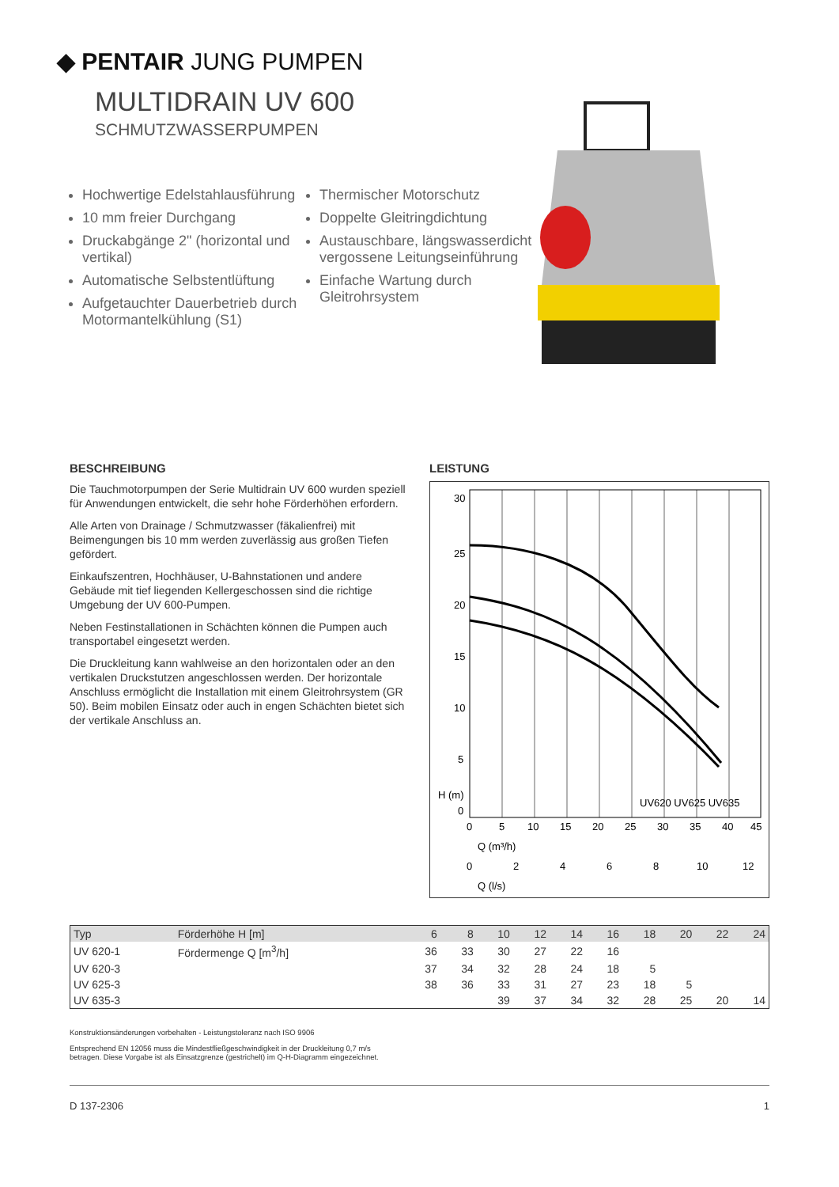◆ PENTAIR JUNG PUMPEN
MULTIDRAIN UV 600
SCHMUTZWASSERPUMPEN
Hochwertige Edelstahlausführung
10 mm freier Durchgang
Druckabgänge 2" (horizontal und vertikal)
Automatische Selbstentlüftung
Aufgetauchter Dauerbetrieb durch Motormantelkühlung (S1)
Thermischer Motorschutz
Doppelte Gleitringdichtung
Austauschbare, längswasserdicht vergossene Leitungseinführung
Einfache Wartung durch Gleitrohrsystem
BESCHREIBUNG
Die Tauchmotorpumpen der Serie Multidrain UV 600 wurden speziell für Anwendungen entwickelt, die sehr hohe Förderhöhen erfordern.
Alle Arten von Drainage / Schmutzwasser (fäkalienfrei) mit Beimengungen bis 10 mm werden zuverlässig aus großen Tiefen gefördert.
Einkaufszentren, Hochhäuser, U-Bahnstationen und andere Gebäude mit tief liegenden Kellergeschossen sind die richtige Umgebung der UV 600-Pumpen.
Neben Festinstallationen in Schächten können die Pumpen auch transportabel eingesetzt werden.
Die Druckleitung kann wahlweise an den horizontalen oder an den vertikalen Druckstutzen angeschlossen werden. Der horizontale Anschluss ermöglicht die Installation mit einem Gleitrohrsystem (GR 50). Beim mobilen Einsatz oder auch in engen Schächten bietet sich der vertikale Anschluss an.
LEISTUNG
30
25
20
15
10
5
0
H (m)
UV620 UV625 UV635
0
5
10
15
20
25
30
35
40
45
Q (m³/h)
0
2
4
6
8
10
12
Q (l/s)
| Typ | Förderhöhe H [m] | 6 | 8 | 10 | 12 | 14 | 16 | 18 | 20 | 22 | 24 |
| --- | --- | --- | --- | --- | --- | --- | --- | --- | --- | --- | --- |
| UV 620-1 | Fördermenge Q [m<sup>3</sup>/h] | 36 | 33 | 30 | 27 | 22 | 16 | | | | |
| UV 620-3 | | 37 | 34 | 32 | 28 | 24 | 18 | 5 | | | |
| UV 625-3 | | 38 | 36 | 33 | 31 | 27 | 23 | 18 | 5 | | |
| UV 635-3 | | | | 39 | 37 | 34 | 32 | 28 | 25 | 20 | 14 |
Konstruktionsänderungen vorbehalten - Leistungstoleranz nach ISO 9906
Entsprechend EN 12056 muss die Mindestfließgeschwindigkeit in der Druckleitung 0,7 m/s
betragen. Diese Vorgabe ist als Einsatzgrenze (gestrichelt) im Q-H-Diagramm eingezeichnet.
D 137-2306 1